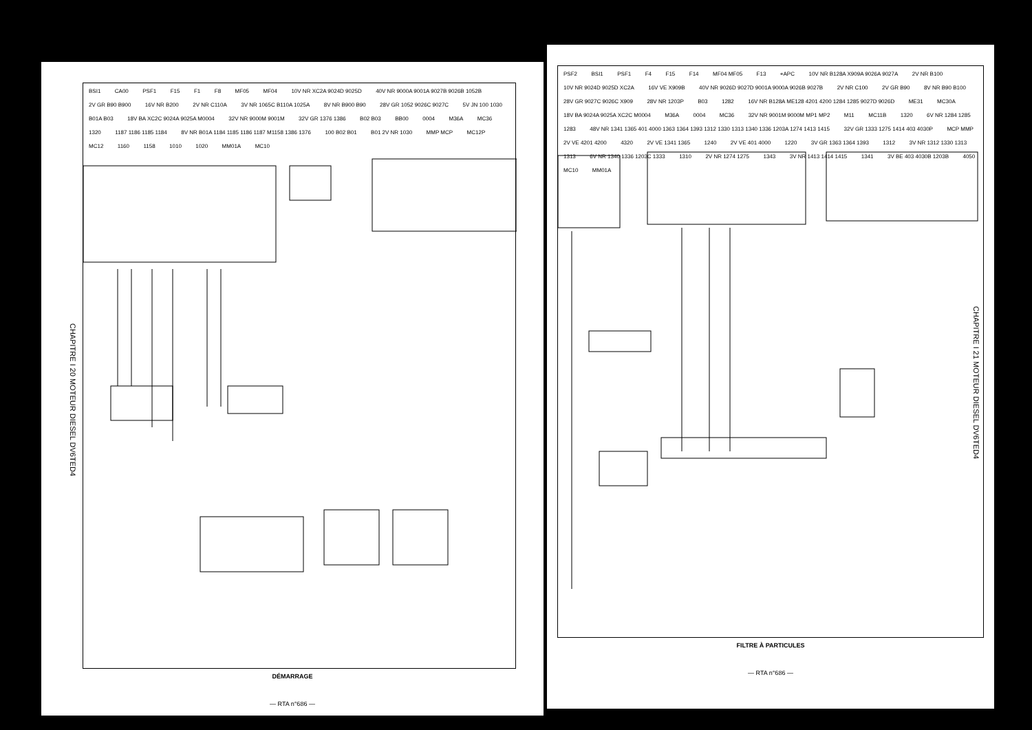CHAPITRE I 20 MOTEUR DIESEL DV6TED4
BSI1 CA00 PSF1 F15 F1 F8 MF05 MF04 10V NR XC2A 9024D 9025D 40V NR 9000A 9001A 9027B 9026B 1052B 2V GR B90 B900 16V NR B200 2V NR C110A 3V NR 1065C B110A 1025A 8V NR B900 B90 28V GR 1052 9026C 9027C 5V JN 100 1030 B01A B03 18V BA XC2C 9024A 9025A M0004 32V NR 9000M 9001M 32V GR 1376 1386 B02 B03 BB00 0004 M36A MC36 1320 1187 1186 1185 1184 8V NR B01A 1184 1185 1186 1187 M1158 1386 1376 100 B02 B01 B01 2V NR 1030 MMP MCP MC12P MC12 1160 1158 1010 1020 MM01A MC10
DÉMARRAGE
— RTA n°686 —
CHAPITRE I 21 MOTEUR DIESEL DV6TED4
PSF2 BSI1 PSF1 F4 F15 F14 MF04 MF05 F13 +APC 10V NR B128A X909A 9026A 9027A 2V NR B100 10V NR 9024D 9025D XC2A 16V VE X909B 40V NR 9026D 9027D 9001A 9000A 9026B 9027B 2V NR C100 2V GR B90 8V NR B90 B100 28V GR 9027C 9026C X909 28V NR 1203P B03 1282 16V NR B128A ME128 4201 4200 1284 1285 9027D 9026D ME31 MC30A 18V BA 9024A 9025A XC2C M0004 M36A 0004 MC36 32V NR 9001M 9000M MP1 MP2 M11 MC11B 1320 6V NR 1284 1285 1283 48V NR 1341 1365 401 4000 1363 1364 1393 1312 1330 1313 1340 1336 1203A 1274 1413 1415 32V GR 1333 1275 1414 403 4030P MCP MMP 2V VE 4201 4200 4320 2V VE 1341 1365 1240 2V VE 401 4000 1220 3V GR 1363 1364 1393 1312 3V NR 1312 1330 1313 1313 6V NR 1340 1336 1203C 1333 1310 2V NR 1274 1275 1343 3V NR 1413 1414 1415 1341 3V BE 403 4030B 1203B 4050 MC10 MM01A
FILTRE À PARTICULES
— RTA n°686 —